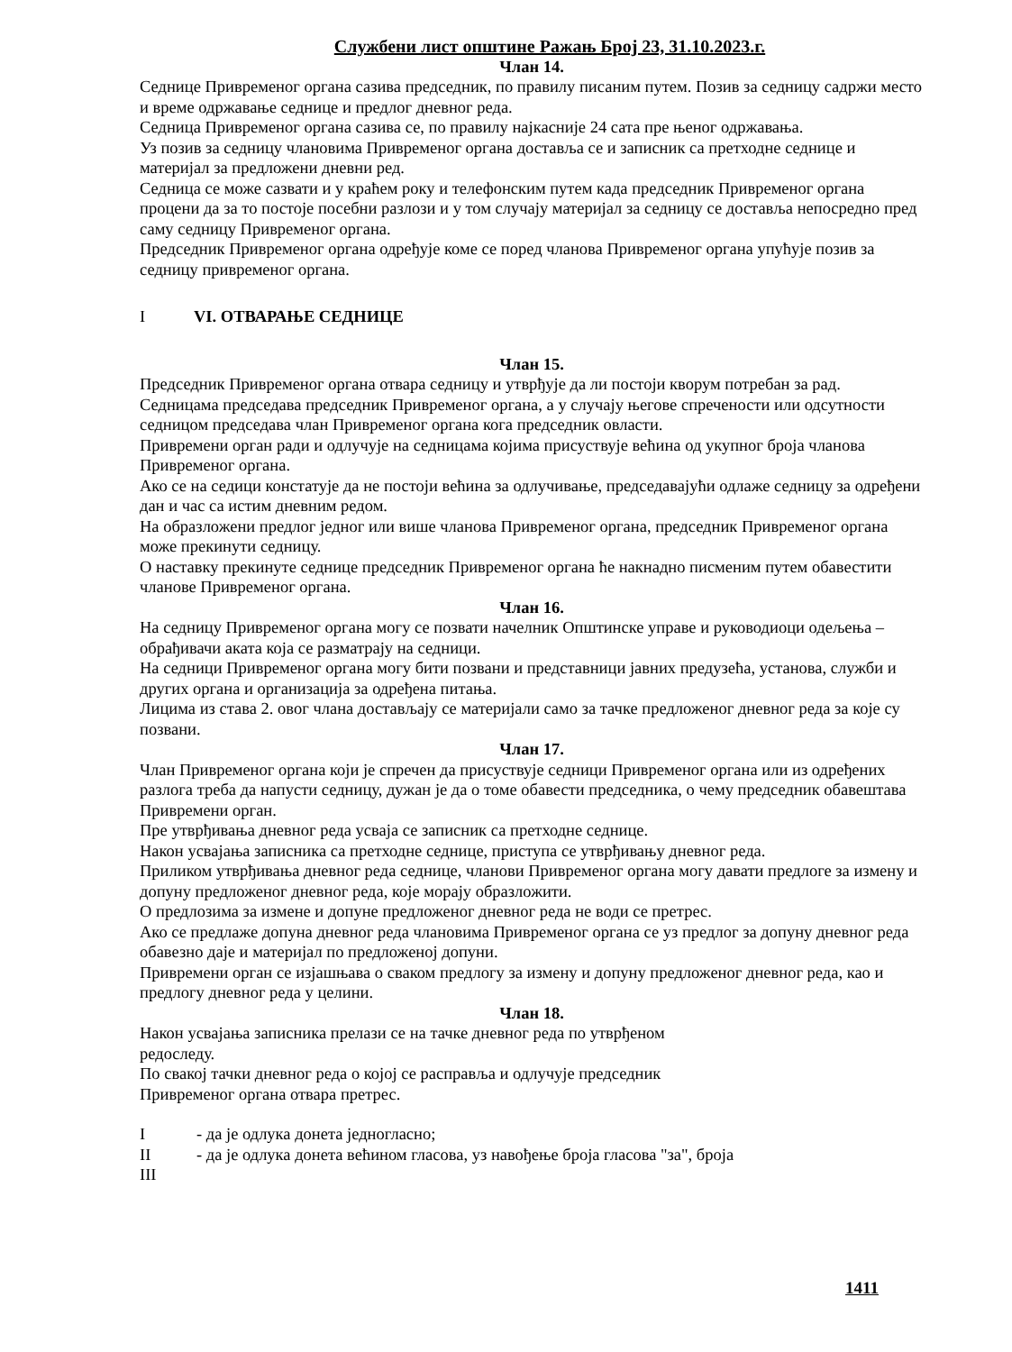Службени лист општине Ражањ Број 23, 31.10.2023.г.
Члан 14.
Седнице Привременог органа сазива председник, по правилу писаним путем. Позив за седницу садржи место и време одржавање седнице и предлог дневног реда.
Седница Привременог органа сазива се, по правилу најкасније 24 сата пре њеног одржавања.
Уз позив за седницу члановима Привременог органа доставља се и записник са претходне седнице и материјал за предложени дневни ред.
Седница се може сазвати и у краћем року и телефонским путем када председник Привременог органа процени да за то постоје посебни разлози и у том случају материјал за седницу се доставља непосредно пред саму седницу Привременог органа.
Председник Привременог органа одређује коме се поред чланова Привременог органа упућује позив за седницу привременог органа.
I VI. ОТВАРАЊЕ СЕДНИЦЕ
Члан 15.
Председник Привременог органа отвара седницу и утврђује да ли постоји кворум потребан за рад.
Седницама председава председник Привременог органа, а у случају његове спречености или одсутности седницом председава члан Привременог органа кога председник овласти.
Привремени орган ради и одлучује на седницама којима присуствује већина од укупног броја чланова Привременог органа.
Ако се на седици констатује да не постоји већина за одлучивање, председавајући одлаже седницу за одређени дан и час са истим дневним редом.
На образложени предлог једног или више чланова Привременог органа, председник Привременог органа може прекинути седницу.
О наставку прекинуте седнице председник Привременог органа ће накнадно писменим путем обавестити чланове Привременог органа.
Члан 16.
На седницу Привременог органа могу се позвати начелник Општинске управе и руководиоци одељења – обрађивачи аката која се разматрају на седници.
На седници Привременог органа могу бити позвани и представници јавних предузећа, установа, служби и других органа и организација за одређена питања.
Лицима из става 2. овог члана достављају се материјали само за тачке предложеног дневног реда за које су позвани.
Члан 17.
Члан Привременог органа који је спречен да присуствује седници Привременог органа или из одређених разлога треба да напусти седницу, дужан је да о томе обавести председника, о чему председник обавештава Привремени орган.
Пре утврђивања дневног реда усваја се записник са претходне седнице.
Након усвајања записника са претходне седнице, приступа се утврђивању дневног реда.
Приликом утврђивања дневног реда седнице, чланови Привременог органа могу давати предлоге за измену и допуну предложеног дневног реда, које морају образложити.
О предлозима за измене и допуне предложеног дневног реда не води се претрес.
Ако се предлаже допуна дневног реда члановима Привременог органа се уз предлог за допуну дневног реда обавезно даје и материјал по предложеној допуни.
Привремени орган се изјашњава о сваком предлогу за измену и допуну предложеног дневног реда, као и предлогу дневног реда у целини.
Члан 18.
Након усвајања записника прелази се на тачке дневног реда по утврђеном
редоследу.
По свакој тачки дневног реда о којој се расправља и одлучује председник
Привременог органа отвара претрес.
I - да је одлука донета једногласно;
II - да је одлука донета већином гласова, уз навођење броја гласова "за", броја
III
1411